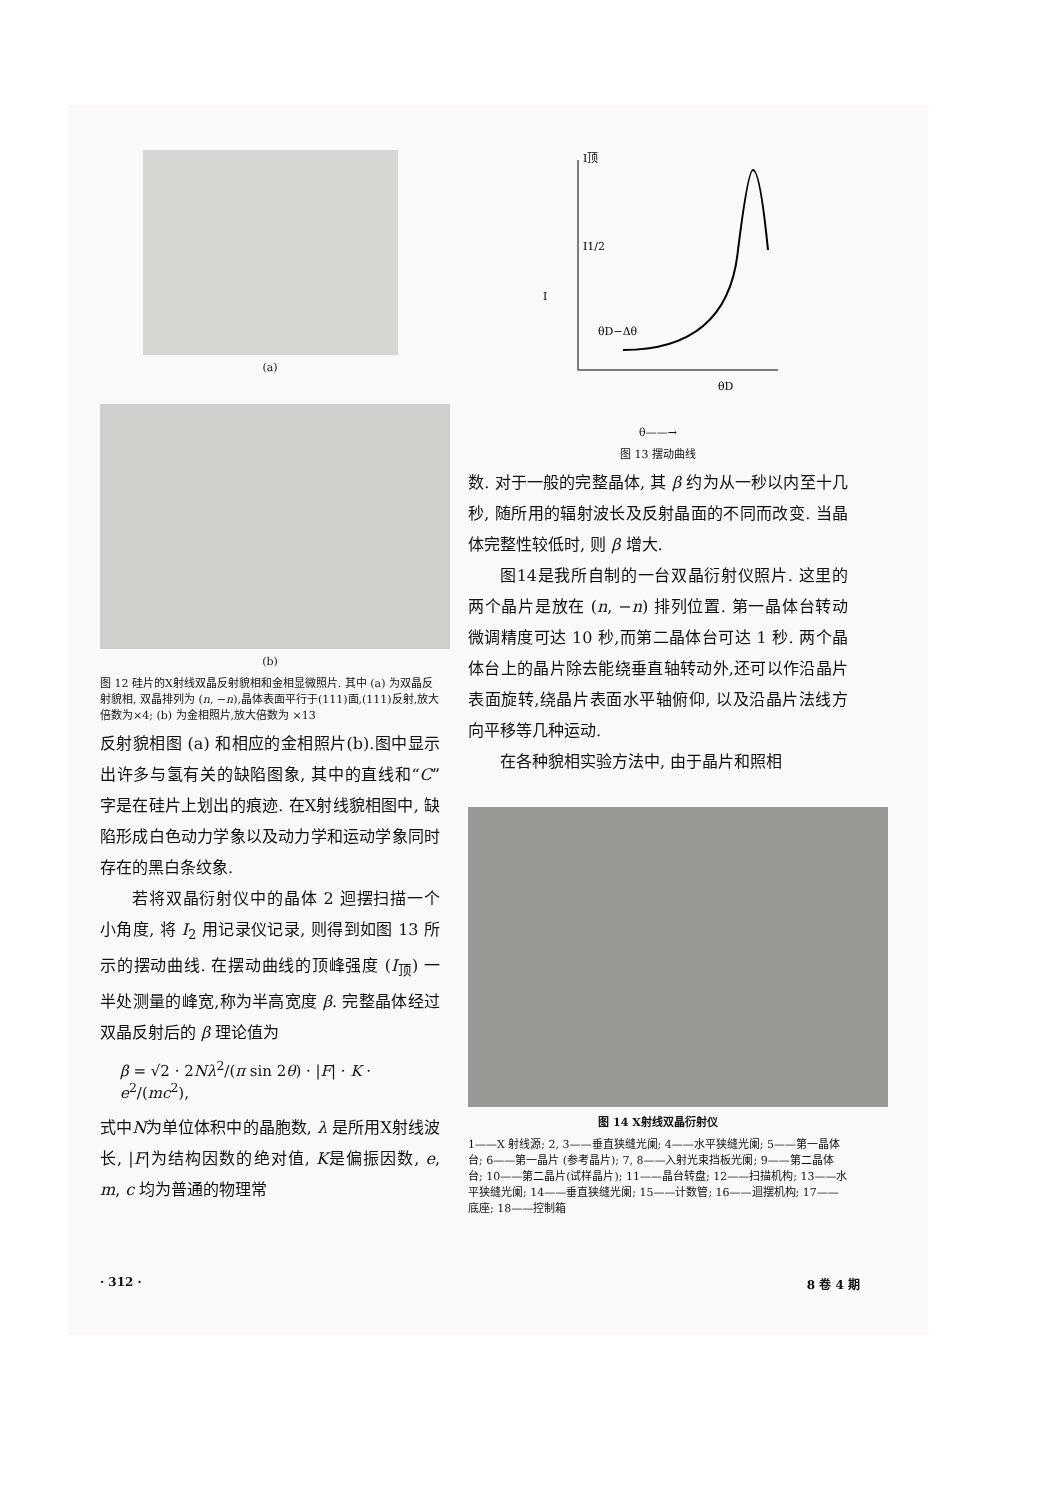(a)
(b)
图 12 硅片的X射线双晶反射貌相和金相显微照片. 其中 (a) 为双晶反射貌相, 双晶排列为 (n, −n),晶体表面平行于(111)面,(111)反射,放大倍数为×4; (b) 为金相照片,放大倍数为 ×13
反射貌相图 (a) 和相应的金相照片(b).图中显示出许多与氢有关的缺陷图象, 其中的直线和“C”字是在硅片上划出的痕迹. 在X射线貌相图中, 缺陷形成白色动力学象以及动力学和运动学象同时存在的黑白条纹象.
若将双晶衍射仪中的晶体 2 迴摆扫描一个小角度, 将 I<sub>2</sub> 用记录仪记录, 则得到如图 13 所示的摆动曲线. 在摆动曲线的顶峰强度 (I<sub>顶</sub>) 一半处测量的峰宽,称为半高宽度 β. 完整晶体经过双晶反射后的 β 理论值为
β = √2 · 2Nλ<sup>2</sup>/(π sin 2θ) · |F| · K · e<sup>2</sup>/(mc<sup>2</sup>),
式中N为单位体积中的晶胞数, λ 是所用X射线波长, |F|为结构因数的绝对值, K是偏振因数, e, m, c 均为普通的物理常
I顶
I1/2
I
θD−Δθ
θD
θ——→
图 13 摆动曲线
数. 对于一般的完整晶体, 其 β 约为从一秒以内至十几秒, 随所用的辐射波长及反射晶面的不同而改变. 当晶体完整性较低时, 则 β 增大.
图14是我所自制的一台双晶衍射仪照片. 这里的两个晶片是放在 (n, −n) 排列位置. 第一晶体台转动微调精度可达 10 秒,而第二晶体台可达 1 秒. 两个晶体台上的晶片除去能绕垂直轴转动外,还可以作沿晶片表面旋转,绕晶片表面水平轴俯仰, 以及沿晶片法线方向平移等几种运动.
在各种貌相实验方法中, 由于晶片和照相
图 14 X射线双晶衍射仪
1——X 射线源; 2, 3——垂直狭缝光阑; 4——水平狭缝光阑; 5——第一晶体台; 6——第一晶片 (参考晶片); 7, 8——入射光束挡板光阑; 9——第二晶体台; 10——第二晶片(试样晶片); 11——晶台转盘; 12——扫描机构; 13——水平狭缝光阑; 14——垂直狭缝光阑; 15——计数管; 16——迴摆机构; 17——底座; 18——控制箱
· 312 · 8 卷 4 期